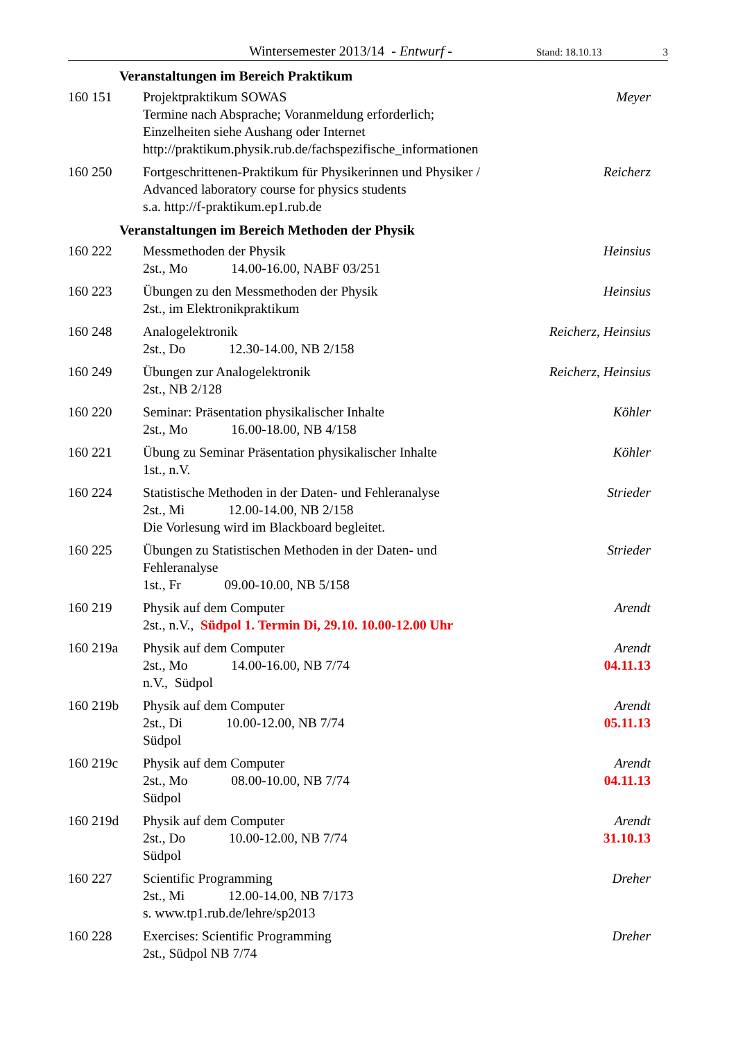Wintersemester 2013/14 - Entwurf - Stand: 18.10.13 3
Veranstaltungen im Bereich Praktikum
160 151 Projektpraktikum SOWAS
Termine nach Absprache; Voranmeldung erforderlich;
Einzelheiten siehe Aushang oder Internet
http://praktikum.physik.rub.de/fachspezifische_informationen
Meyer
160 250 Fortgeschrittenen-Praktikum für Physikerinnen und Physiker /
Advanced laboratory course for physics students
s.a. http://f-praktikum.ep1.rub.de
Reicherz
Veranstaltungen im Bereich Methoden der Physik
160 222 Messmethoden der Physik
2st., Mo 14.00-16.00, NABF 03/251
Heinsius
160 223 Übungen zu den Messmethoden der Physik
2st., im Elektronikpraktikum
Heinsius
160 248 Analogelektronik
2st., Do 12.30-14.00, NB 2/158
Reicherz, Heinsius
160 249 Übungen zur Analogelektronik
2st., NB 2/128
Reicherz, Heinsius
160 220 Seminar: Präsentation physikalischer Inhalte
2st., Mo 16.00-18.00, NB 4/158
Köhler
160 221 Übung zu Seminar Präsentation physikalischer Inhalte
1st., n.V.
Köhler
160 224 Statistische Methoden in der Daten- und Fehleranalyse
2st., Mi 12.00-14.00, NB 2/158
Die Vorlesung wird im Blackboard begleitet.
Strieder
160 225 Übungen zu Statistischen Methoden in der Daten- und
Fehleranalyse
1st., Fr 09.00-10.00, NB 5/158
Strieder
160 219 Physik auf dem Computer
2st., n.V., Südpol 1. Termin Di, 29.10. 10.00-12.00 Uhr
Arendt
160 219a Physik auf dem Computer
2st., Mo 14.00-16.00, NB 7/74
n.V., Südpol
Arendt
04.11.13
160 219b Physik auf dem Computer
2st., Di 10.00-12.00, NB 7/74
Südpol
Arendt
05.11.13
160 219c Physik auf dem Computer
2st., Mo 08.00-10.00, NB 7/74
Südpol
Arendt
04.11.13
160 219d Physik auf dem Computer
2st., Do 10.00-12.00, NB 7/74
Südpol
Arendt
31.10.13
160 227 Scientific Programming
2st., Mi 12.00-14.00, NB 7/173
s. www.tp1.rub.de/lehre/sp2013
Dreher
160 228 Exercises: Scientific Programming
2st., Südpol NB 7/74
Dreher